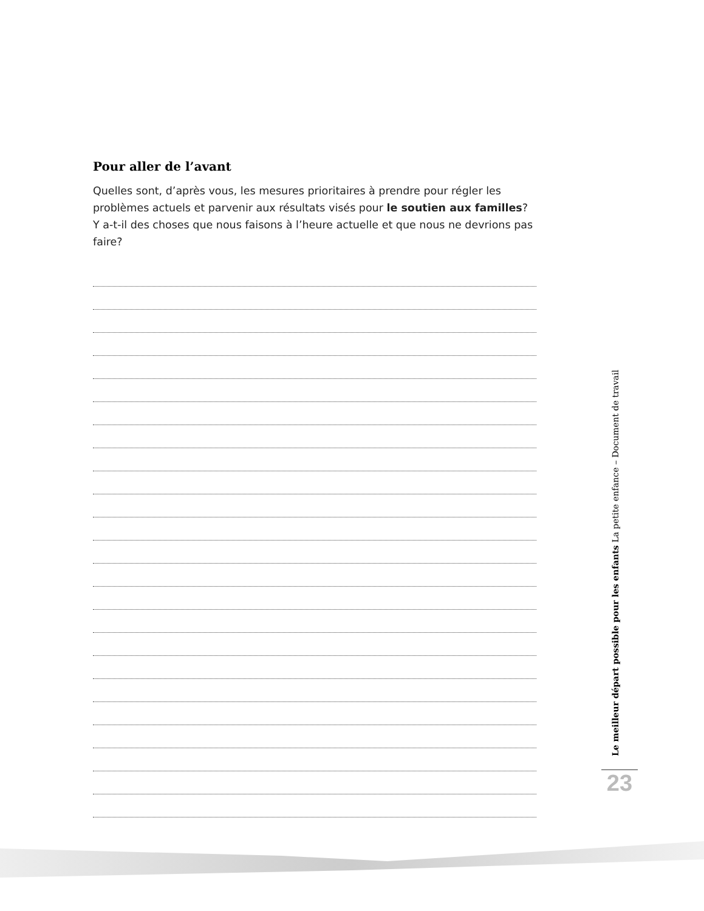Pour aller de l’avant
Quelles sont, d’après vous, les mesures prioritaires à prendre pour régler les problèmes actuels et parvenir aux résultats visés pour le soutien aux familles? Y a-t-il des choses que nous faisons à l’heure actuelle et que nous ne devrions pas faire?
Le meilleur départ possible pour les enfants La petite enfance – Document de travail
23